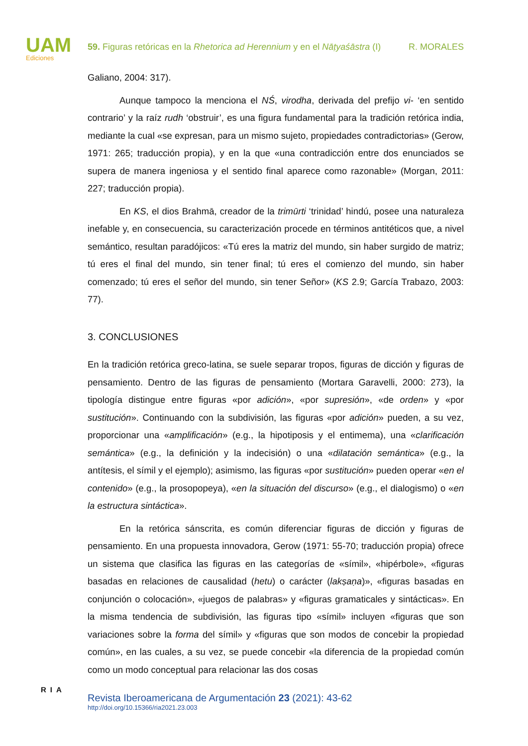UAM
Ediciones
59. Figuras retóricas en la Rhetorica ad Herennium y en el Nāṭyaśāstra (I) R. MORALES
Galiano, 2004: 317).
Aunque tampoco la menciona el NŚ, virodha, derivada del prefijo vi- ‘en sentido contrario’ y la raíz rudh ‘obstruir’, es una figura fundamental para la tradición retórica india, mediante la cual «se expresan, para un mismo sujeto, propiedades contradictorias» (Gerow, 1971: 265; traducción propia), y en la que «una contradicción entre dos enunciados se supera de manera ingeniosa y el sentido final aparece como razonable» (Morgan, 2011: 227; traducción propia).
En KS, el dios Brahmā, creador de la trimūrti ‘trinidad’ hindú, posee una naturaleza inefable y, en consecuencia, su caracterización procede en términos antitéticos que, a nivel semántico, resultan paradójicos: «Tú eres la matriz del mundo, sin haber surgido de matriz; tú eres el final del mundo, sin tener final; tú eres el comienzo del mundo, sin haber comenzado; tú eres el señor del mundo, sin tener Señor» (KS 2.9; García Trabazo, 2003: 77).
3. CONCLUSIONES
En la tradición retórica greco-latina, se suele separar tropos, figuras de dicción y figuras de pensamiento. Dentro de las figuras de pensamiento (Mortara Garavelli, 2000: 273), la tipología distingue entre figuras «por adición», «por supresión», «de orden» y «por sustitución». Continuando con la subdivisión, las figuras «por adición» pueden, a su vez, proporcionar una «amplificación» (e.g., la hipotiposis y el entimema), una «clarificación semántica» (e.g., la definición y la indecisión) o una «dilatación semántica» (e.g., la antítesis, el símil y el ejemplo); asimismo, las figuras «por sustitución» pueden operar «en el contenido» (e.g., la prosopopeya), «en la situación del discurso» (e.g., el dialogismo) o «en la estructura sintáctica».
En la retórica sánscrita, es común diferenciar figuras de dicción y figuras de pensamiento. En una propuesta innovadora, Gerow (1971: 55-70; traducción propia) ofrece un sistema que clasifica las figuras en las categorías de «símil», «hipérbole», «figuras basadas en relaciones de causalidad (hetu) o carácter (lakṣaṇa)», «figuras basadas en conjunción o colocación», «juegos de palabras» y «figuras gramaticales y sintácticas». En la misma tendencia de subdivisión, las figuras tipo «símil» incluyen «figuras que son variaciones sobre la forma del símil» y «figuras que son modos de concebir la propiedad común», en las cuales, a su vez, se puede concebir «la diferencia de la propiedad común como un modo conceptual para relacionar las dos cosas
RIA
Revista Iberoamericana de Argumentación 23 (2021): 43-62
http://doi.org/10.15366/ria2021.23.003